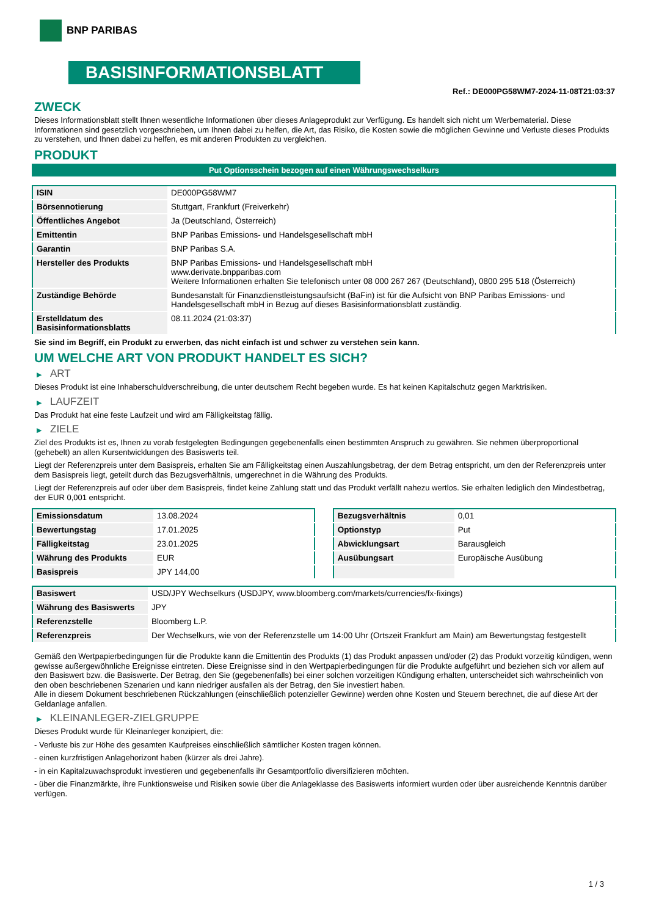BNP PARIBAS
BASISINFORMATIONSBLATT
Ref.: DE000PG58WM7-2024-11-08T21:03:37
ZWECK
Dieses Informationsblatt stellt Ihnen wesentliche Informationen über dieses Anlageprodukt zur Verfügung. Es handelt sich nicht um Werbematerial. Diese Informationen sind gesetzlich vorgeschrieben, um Ihnen dabei zu helfen, die Art, das Risiko, die Kosten sowie die möglichen Gewinne und Verluste dieses Produkts zu verstehen, und Ihnen dabei zu helfen, es mit anderen Produkten zu vergleichen.
PRODUKT
Put Optionsschein bezogen auf einen Währungswechselkurs
| ISIN | DE000PG58WM7 |
| Börsennotierung | Stuttgart, Frankfurt (Freiverkehr) |
| Öffentliches Angebot | Ja (Deutschland, Österreich) |
| Emittentin | BNP Paribas Emissions- und Handelsgesellschaft mbH |
| Garantin | BNP Paribas S.A. |
| Hersteller des Produkts | BNP Paribas Emissions- und Handelsgesellschaft mbH www.derivate.bnpparibas.com Weitere Informationen erhalten Sie telefonisch unter 08 000 267 267 (Deutschland), 0800 295 518 (Österreich) |
| Zuständige Behörde | Bundesanstalt für Finanzdienstleistungsaufsicht (BaFin) ist für die Aufsicht von BNP Paribas Emissions- und Handelsgesellschaft mbH in Bezug auf dieses Basisinformationsblatt zuständig. |
| Erstelldatum des Basisinformationsblatts | 08.11.2024 (21:03:37) |
Sie sind im Begriff, ein Produkt zu erwerben, das nicht einfach ist und schwer zu verstehen sein kann.
UM WELCHE ART VON PRODUKT HANDELT ES SICH?
▶ ART
Dieses Produkt ist eine Inhaberschuldverschreibung, die unter deutschem Recht begeben wurde. Es hat keinen Kapitalschutz gegen Marktrisiken.
▶ LAUFZEIT
Das Produkt hat eine feste Laufzeit und wird am Fälligkeitstag fällig.
▶ ZIELE
Ziel des Produkts ist es, Ihnen zu vorab festgelegten Bedingungen gegebenenfalls einen bestimmten Anspruch zu gewähren. Sie nehmen überproportional (gehebelt) an allen Kursentwicklungen des Basiswerts teil.
Liegt der Referenzpreis unter dem Basispreis, erhalten Sie am Fälligkeitstag einen Auszahlungsbetrag, der dem Betrag entspricht, um den der Referenzpreis unter dem Basispreis liegt, geteilt durch das Bezugsverhältnis, umgerechnet in die Währung des Produkts.
Liegt der Referenzpreis auf oder über dem Basispreis, findet keine Zahlung statt und das Produkt verfällt nahezu wertlos. Sie erhalten lediglich den Mindestbetrag, der EUR 0,001 entspricht.
| Emissionsdatum | 13.08.2024 |
| Bewertungstag | 17.01.2025 |
| Fälligkeitstag | 23.01.2025 |
| Währung des Produkts | EUR |
| Basispreis | JPY 144,00 |
| Bezugsverhältnis | 0,01 |
| Optionstyp | Put |
| Abwicklungsart | Barausgleich |
| Ausübungsart | Europäische Ausübung |
| Basiswert | USD/JPY Wechselkurs (USDJPY, www.bloomberg.com/markets/currencies/fx-fixings) |
| Währung des Basiswerts | JPY |
| Referenzstelle | Bloomberg L.P. |
| Referenzpreis | Der Wechselkurs, wie von der Referenzstelle um 14:00 Uhr (Ortszeit Frankfurt am Main) am Bewertungstag festgestellt |
Gemäß den Wertpapierbedingungen für die Produkte kann die Emittentin des Produkts (1) das Produkt anpassen und/oder (2) das Produkt vorzeitig kündigen, wenn gewisse außergewöhnliche Ereignisse eintreten. Diese Ereignisse sind in den Wertpapierbedingungen für die Produkte aufgeführt und beziehen sich vor allem auf den Basiswert bzw. die Basiswerte. Der Betrag, den Sie (gegebenenfalls) bei einer solchen vorzeitigen Kündigung erhalten, unterscheidet sich wahrscheinlich von den oben beschriebenen Szenarien und kann niedriger ausfallen als der Betrag, den Sie investiert haben.
Alle in diesem Dokument beschriebenen Rückzahlungen (einschließlich potenzieller Gewinne) werden ohne Kosten und Steuern berechnet, die auf diese Art der Geldanlage anfallen.
▶ KLEINANLEGER-ZIELGRUPPE
Dieses Produkt wurde für Kleinanleger konzipiert, die:
- Verluste bis zur Höhe des gesamten Kaufpreises einschließlich sämtlicher Kosten tragen können.
- einen kurzfristigen Anlagehorizont haben (kürzer als drei Jahre).
- in ein Kapitalzuwachsprodukt investieren und gegebenenfalls ihr Gesamtportfolio diversifizieren möchten.
- über die Finanzmärkte, ihre Funktionsweise und Risiken sowie über die Anlageklasse des Basiswerts informiert wurden oder über ausreichende Kenntnis darüber verfügen.
1 / 3